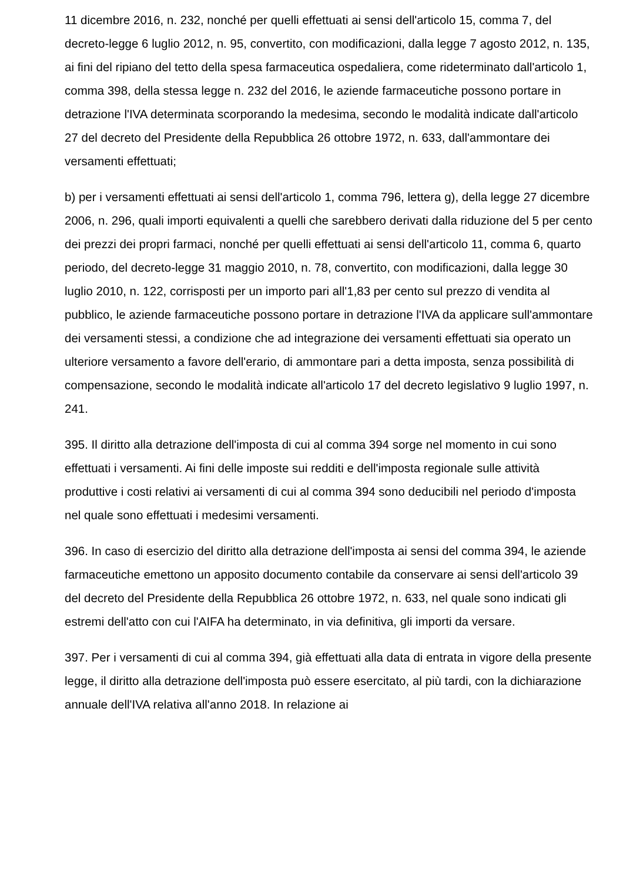11 dicembre 2016, n. 232, nonché per quelli effettuati ai sensi dell'articolo 15, comma 7, del decreto-legge 6 luglio 2012, n. 95, convertito, con modificazioni, dalla legge 7 agosto 2012, n. 135, ai fini del ripiano del tetto della spesa farmaceutica ospedaliera, come rideterminato dall'articolo 1, comma 398, della stessa legge n. 232 del 2016, le aziende farmaceutiche possono portare in detrazione l'IVA determinata scorporando la medesima, secondo le modalità indicate dall'articolo 27 del decreto del Presidente della Repubblica 26 ottobre 1972, n. 633, dall'ammontare dei versamenti effettuati;
b) per i versamenti effettuati ai sensi dell'articolo 1, comma 796, lettera g), della legge 27 dicembre 2006, n. 296, quali importi equivalenti a quelli che sarebbero derivati dalla riduzione del 5 per cento dei prezzi dei propri farmaci, nonché per quelli effettuati ai sensi dell'articolo 11, comma 6, quarto periodo, del decreto-legge 31 maggio 2010, n. 78, convertito, con modificazioni, dalla legge 30 luglio 2010, n. 122, corrisposti per un importo pari all'1,83 per cento sul prezzo di vendita al pubblico, le aziende farmaceutiche possono portare in detrazione l'IVA da applicare sull'ammontare dei versamenti stessi, a condizione che ad integrazione dei versamenti effettuati sia operato un ulteriore versamento a favore dell'erario, di ammontare pari a detta imposta, senza possibilità di compensazione, secondo le modalità indicate all'articolo 17 del decreto legislativo 9 luglio 1997, n. 241.
395. Il diritto alla detrazione dell'imposta di cui al comma 394 sorge nel momento in cui sono effettuati i versamenti. Ai fini delle imposte sui redditi e dell'imposta regionale sulle attività produttive i costi relativi ai versamenti di cui al comma 394 sono deducibili nel periodo d'imposta nel quale sono effettuati i medesimi versamenti.
396. In caso di esercizio del diritto alla detrazione dell'imposta ai sensi del comma 394, le aziende farmaceutiche emettono un apposito documento contabile da conservare ai sensi dell'articolo 39 del decreto del Presidente della Repubblica 26 ottobre 1972, n. 633, nel quale sono indicati gli estremi dell'atto con cui l'AIFA ha determinato, in via definitiva, gli importi da versare.
397. Per i versamenti di cui al comma 394, già effettuati alla data di entrata in vigore della presente legge, il diritto alla detrazione dell'imposta può essere esercitato, al più tardi, con la dichiarazione annuale dell'IVA relativa all'anno 2018. In relazione ai